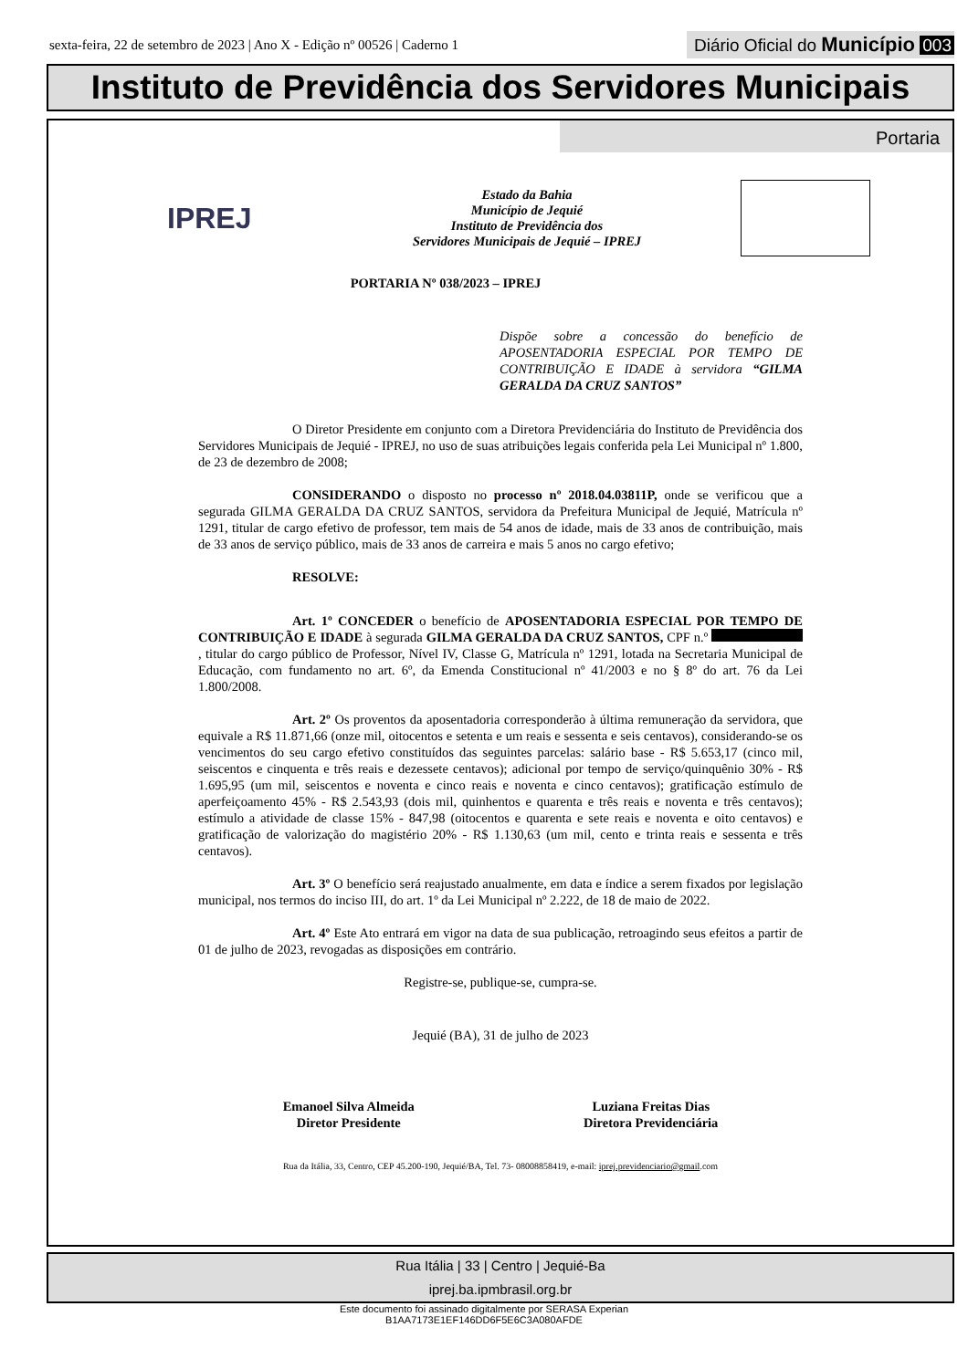sexta-feira, 22 de setembro de 2023 | Ano X - Edição nº 00526 | Caderno 1
Diário Oficial do Município 003
Instituto de Previdência dos Servidores Municipais
Portaria
IPREJ
Estado da Bahia
Município de Jequié
Instituto de Previdência dos
Servidores Municipais de Jequié – IPREJ
PORTARIA Nº 038/2023 – IPREJ
Dispõe sobre a concessão do benefício de APOSENTADORIA ESPECIAL POR TEMPO DE CONTRIBUIÇÃO E IDADE à servidora “GILMA GERALDA DA CRUZ SANTOS”
O Diretor Presidente em conjunto com a Diretora Previdenciária do Instituto de Previdência dos Servidores Municipais de Jequié - IPREJ, no uso de suas atribuições legais conferida pela Lei Municipal nº 1.800, de 23 de dezembro de 2008;
CONSIDERANDO o disposto no processo nº 2018.04.03811P, onde se verificou que a segurada GILMA GERALDA DA CRUZ SANTOS, servidora da Prefeitura Municipal de Jequié, Matrícula nº 1291, titular de cargo efetivo de professor, tem mais de 54 anos de idade, mais de 33 anos de contribuição, mais de 33 anos de serviço público, mais de 33 anos de carreira e mais 5 anos no cargo efetivo;
RESOLVE:
Art. 1º CONCEDER o benefício de APOSENTADORIA ESPECIAL POR TEMPO DE CONTRIBUIÇÃO E IDADE à segurada GILMA GERALDA DA CRUZ SANTOS, CPF n.º , titular do cargo público de Professor, Nível IV, Classe G, Matrícula nº 1291, lotada na Secretaria Municipal de Educação, com fundamento no art. 6º, da Emenda Constitucional nº 41/2003 e no § 8º do art. 76 da Lei 1.800/2008.
Art. 2º Os proventos da aposentadoria corresponderão à última remuneração da servidora, que equivale a R$ 11.871,66 (onze mil, oitocentos e setenta e um reais e sessenta e seis centavos), considerando-se os vencimentos do seu cargo efetivo constituídos das seguintes parcelas: salário base - R$ 5.653,17 (cinco mil, seiscentos e cinquenta e três reais e dezessete centavos); adicional por tempo de serviço/quinquênio 30% - R$ 1.695,95 (um mil, seiscentos e noventa e cinco reais e noventa e cinco centavos); gratificação estímulo de aperfeiçoamento 45% - R$ 2.543,93 (dois mil, quinhentos e quarenta e três reais e noventa e três centavos); estímulo a atividade de classe 15% - 847,98 (oitocentos e quarenta e sete reais e noventa e oito centavos) e gratificação de valorização do magistério 20% - R$ 1.130,63 (um mil, cento e trinta reais e sessenta e três centavos).
Art. 3º O benefício será reajustado anualmente, em data e índice a serem fixados por legislação municipal, nos termos do inciso III, do art. 1º da Lei Municipal nº 2.222, de 18 de maio de 2022.
Art. 4º Este Ato entrará em vigor na data de sua publicação, retroagindo seus efeitos a partir de 01 de julho de 2023, revogadas as disposições em contrário.
Registre-se, publique-se, cumpra-se.
Jequié (BA), 31 de julho de 2023
Emanoel Silva Almeida
Diretor Presidente
Luziana Freitas Dias
Diretora Previdenciária
Rua da Itália, 33, Centro, CEP 45.200-190, Jequié/BA, Tel. 73- 08008858419, e-mail: iprej.previdenciario@gmail.com
Rua Itália | 33 | Centro | Jequié-Ba
iprej.ba.ipmbrasil.org.br
Este documento foi assinado digitalmente por SERASA Experian
B1AA7173E1EF146DD6F5E6C3A080AFDE